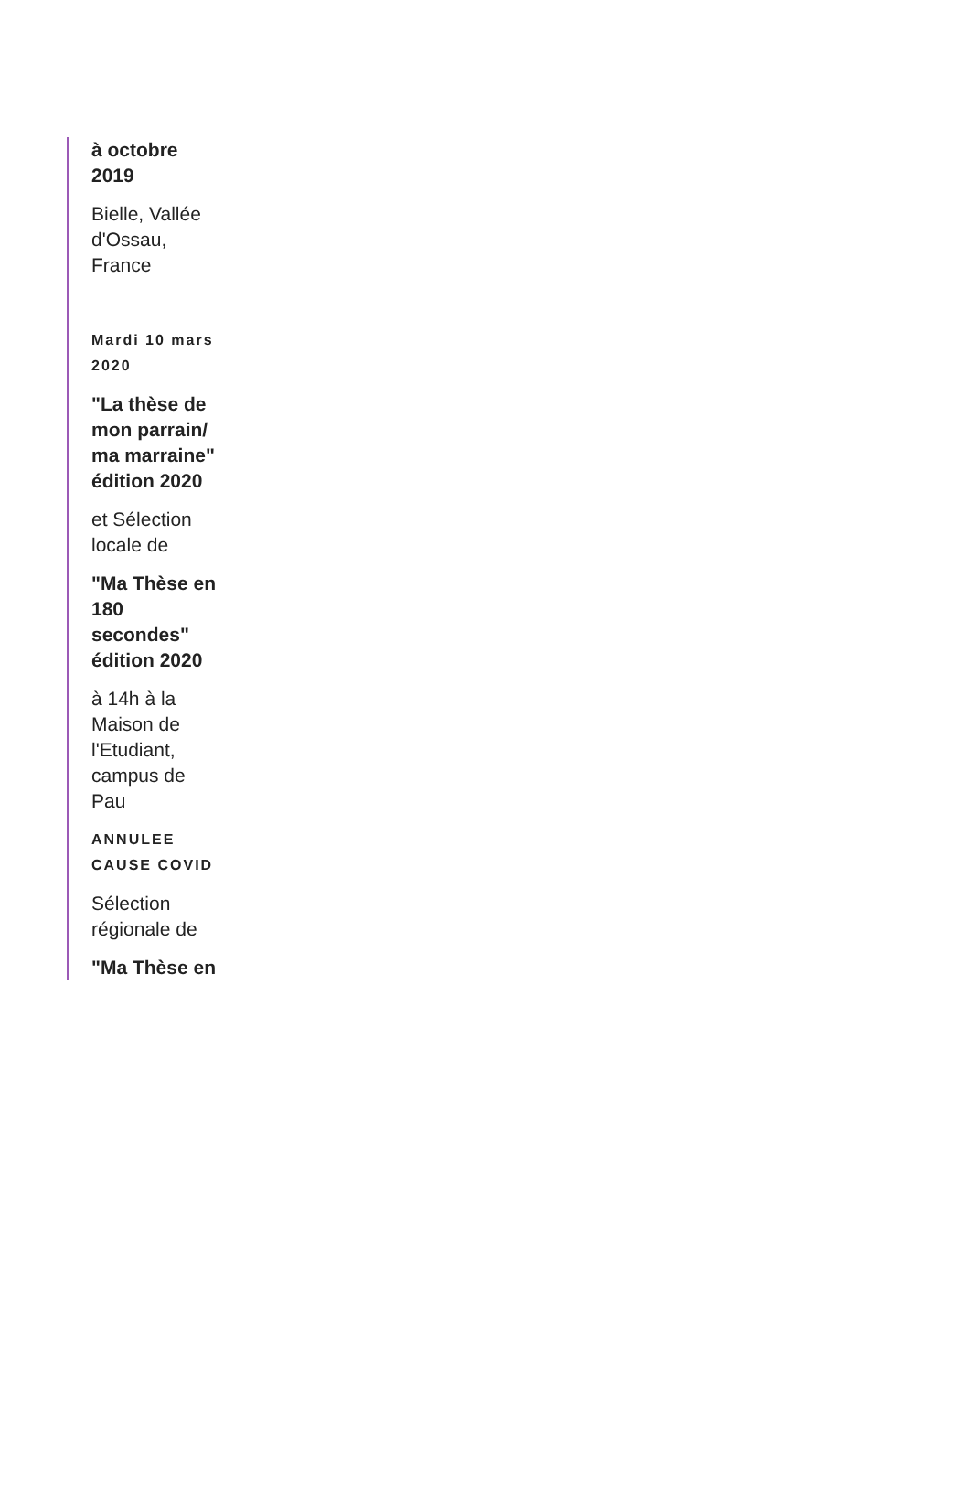à octobre 2019
Bielle, Vallée d'Ossau, France
Mardi 10 mars 2020
"La thèse de mon parrain/ ma marraine" édition 2020
et Sélection locale de
"Ma Thèse en 180 secondes" édition 2020
à 14h à la Maison de l'Etudiant, campus de Pau
ANNULEE CAUSE COVID
Sélection régionale de
"Ma Thèse en